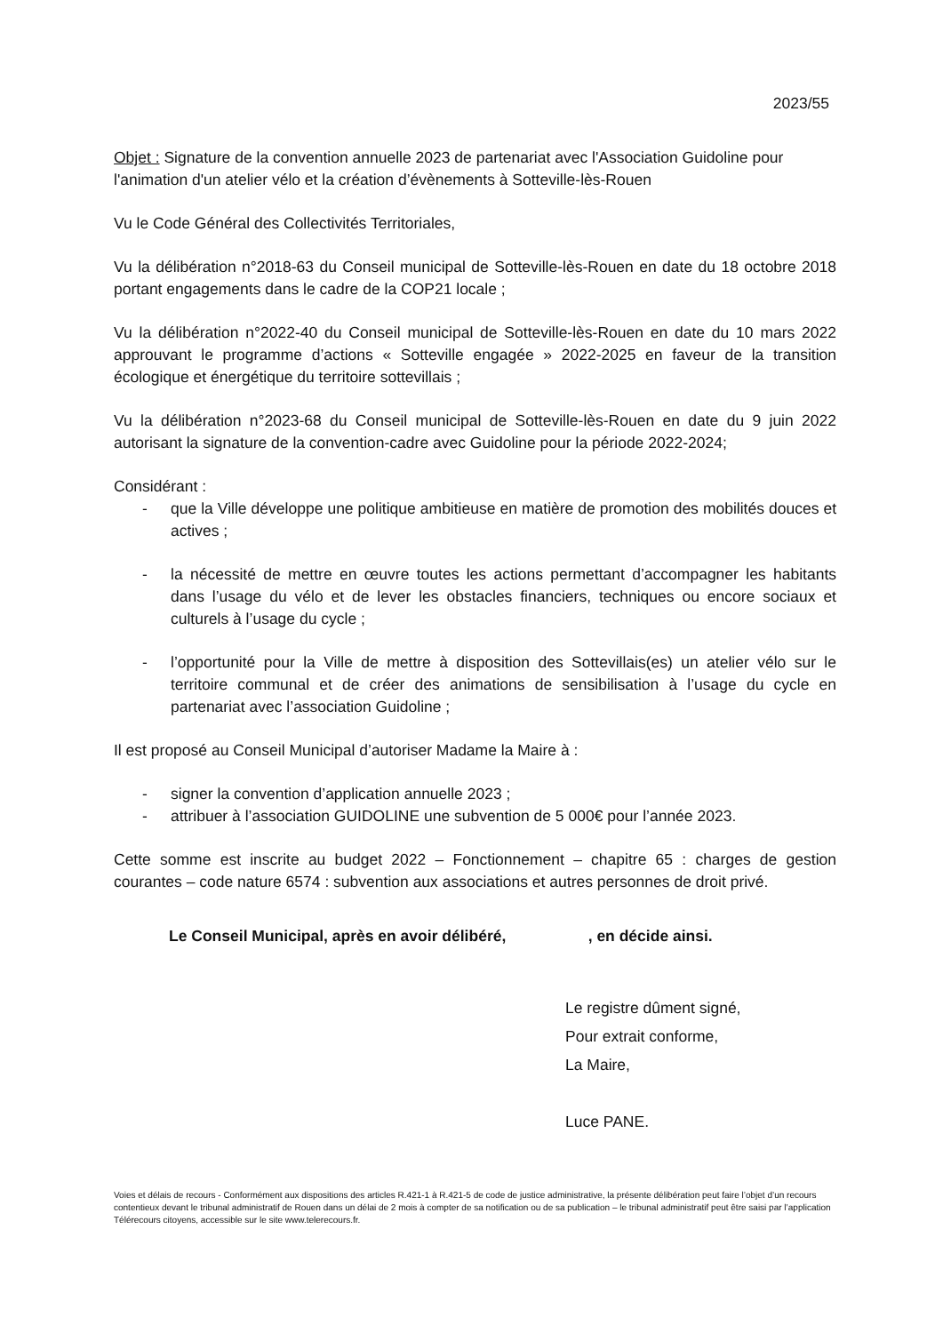2023/55
Objet : Signature de la convention annuelle 2023 de partenariat avec l'Association Guidoline pour l'animation d'un atelier vélo et la création d’évènements à Sotteville-lès-Rouen
Vu le Code Général des Collectivités Territoriales,
Vu la délibération n°2018-63 du Conseil municipal de Sotteville-lès-Rouen en date du 18 octobre 2018 portant engagements dans le cadre de la COP21 locale ;
Vu la délibération n°2022-40 du Conseil municipal de Sotteville-lès-Rouen en date du 10 mars 2022 approuvant le programme d’actions « Sotteville engagée » 2022-2025 en faveur de la transition écologique et énergétique du territoire sottevillais ;
Vu la délibération n°2023-68 du Conseil municipal de Sotteville-lès-Rouen en date du 9 juin 2022 autorisant la signature de la convention-cadre avec Guidoline pour la période 2022-2024;
Considérant :
- que la Ville développe une politique ambitieuse en matière de promotion des mobilités douces et actives ;
- la nécessité de mettre en œuvre toutes les actions permettant d’accompagner les habitants dans l’usage du vélo et de lever les obstacles financiers, techniques ou encore sociaux et culturels à l’usage du cycle ;
- l’opportunité pour la Ville de mettre à disposition des Sottevillais(es) un atelier vélo sur le territoire communal et de créer des animations de sensibilisation à l’usage du cycle en partenariat avec l’association Guidoline ;
Il est proposé au Conseil Municipal d’autoriser Madame la Maire à :
- signer la convention d’application annuelle 2023 ;
- attribuer à l’association GUIDOLINE une subvention de 5 000€ pour l’année 2023.
Cette somme est inscrite au budget 2022 – Fonctionnement – chapitre 65 : charges de gestion courantes – code nature 6574 : subvention aux associations et autres personnes de droit privé.
Le Conseil Municipal, après en avoir délibéré, , en décide ainsi.
Le registre dûment signé,
Pour extrait conforme,
La Maire,
Luce PANE.
Voies et délais de recours - Conformément aux dispositions des articles R.421-1 à R.421-5 de code de justice administrative, la présente délibération peut faire l’objet d’un recours contentieux devant le tribunal administratif de Rouen dans un délai de 2 mois à compter de sa notification ou de sa publication – le tribunal administratif peut être saisi par l’application Télérecours citoyens, accessible sur le site www.telerecours.fr.